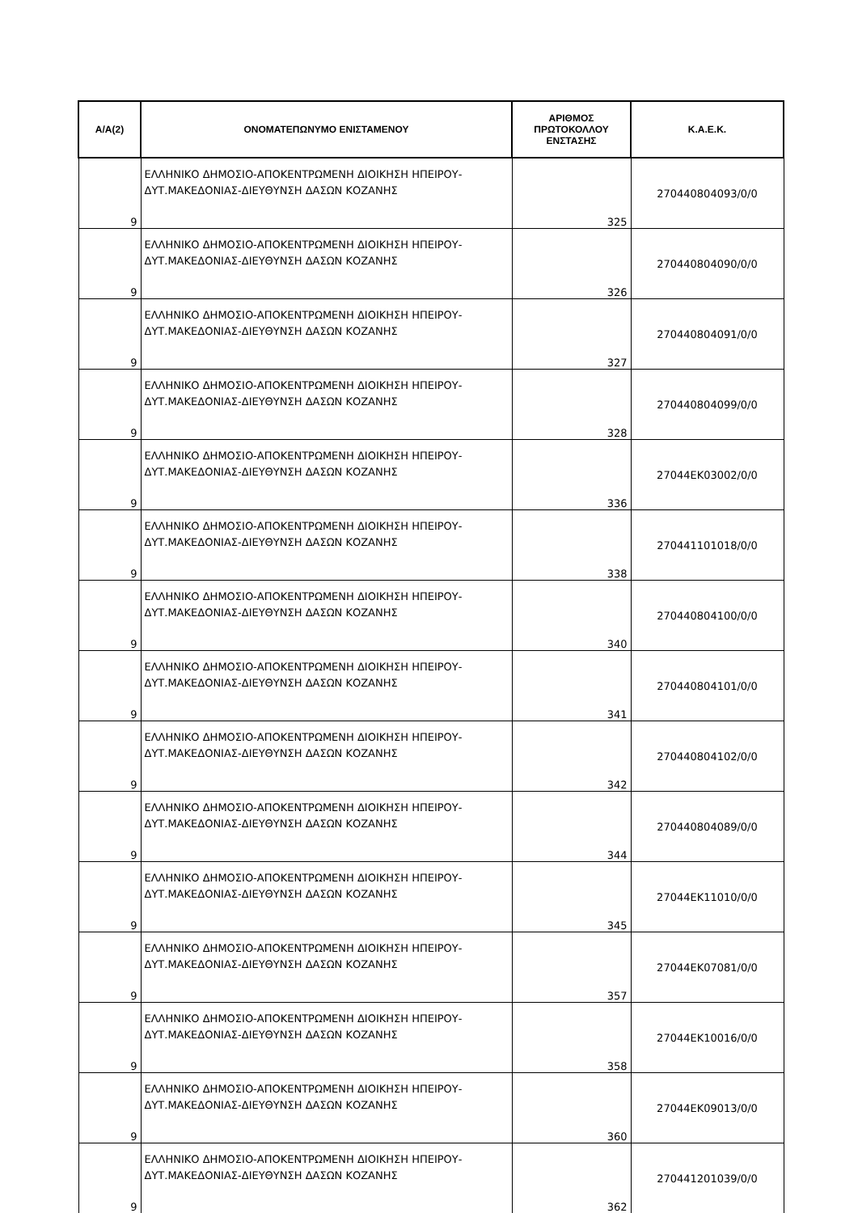| Α/Α(2) | ΟΝΟΜΑΤΕΠΩΝΥΜΟ ΕΝΙΣΤΑΜΕΝΟΥ | ΑΡΙΘΜΟΣ ΠΡΩΤΟΚΟΛΛΟΥ ΕΝΣΤΑΣΗΣ | Κ.Α.Ε.Κ. |
| --- | --- | --- | --- |
| 9 | ΕΛΛΗΝΙΚΟ ΔΗΜΟΣΙΟ-ΑΠΟΚΕΝΤΡΩΜΕΝΗ ΔΙΟΙΚΗΣΗ ΗΠΕΙΡΟΥ-ΔΥΤ.ΜΑΚΕΔΟΝΙΑΣ-ΔΙΕΥΘΥΝΣΗ ΔΑΣΩΝ ΚΟΖΑΝΗΣ | 325 | 270440804093/0/0 |
| 9 | ΕΛΛΗΝΙΚΟ ΔΗΜΟΣΙΟ-ΑΠΟΚΕΝΤΡΩΜΕΝΗ ΔΙΟΙΚΗΣΗ ΗΠΕΙΡΟΥ-ΔΥΤ.ΜΑΚΕΔΟΝΙΑΣ-ΔΙΕΥΘΥΝΣΗ ΔΑΣΩΝ ΚΟΖΑΝΗΣ | 326 | 270440804090/0/0 |
| 9 | ΕΛΛΗΝΙΚΟ ΔΗΜΟΣΙΟ-ΑΠΟΚΕΝΤΡΩΜΕΝΗ ΔΙΟΙΚΗΣΗ ΗΠΕΙΡΟΥ-ΔΥΤ.ΜΑΚΕΔΟΝΙΑΣ-ΔΙΕΥΘΥΝΣΗ ΔΑΣΩΝ ΚΟΖΑΝΗΣ | 327 | 270440804091/0/0 |
| 9 | ΕΛΛΗΝΙΚΟ ΔΗΜΟΣΙΟ-ΑΠΟΚΕΝΤΡΩΜΕΝΗ ΔΙΟΙΚΗΣΗ ΗΠΕΙΡΟΥ-ΔΥΤ.ΜΑΚΕΔΟΝΙΑΣ-ΔΙΕΥΘΥΝΣΗ ΔΑΣΩΝ ΚΟΖΑΝΗΣ | 328 | 270440804099/0/0 |
| 9 | ΕΛΛΗΝΙΚΟ ΔΗΜΟΣΙΟ-ΑΠΟΚΕΝΤΡΩΜΕΝΗ ΔΙΟΙΚΗΣΗ ΗΠΕΙΡΟΥ-ΔΥΤ.ΜΑΚΕΔΟΝΙΑΣ-ΔΙΕΥΘΥΝΣΗ ΔΑΣΩΝ ΚΟΖΑΝΗΣ | 336 | 27044ΕΚ03002/0/0 |
| 9 | ΕΛΛΗΝΙΚΟ ΔΗΜΟΣΙΟ-ΑΠΟΚΕΝΤΡΩΜΕΝΗ ΔΙΟΙΚΗΣΗ ΗΠΕΙΡΟΥ-ΔΥΤ.ΜΑΚΕΔΟΝΙΑΣ-ΔΙΕΥΘΥΝΣΗ ΔΑΣΩΝ ΚΟΖΑΝΗΣ | 338 | 270441101018/0/0 |
| 9 | ΕΛΛΗΝΙΚΟ ΔΗΜΟΣΙΟ-ΑΠΟΚΕΝΤΡΩΜΕΝΗ ΔΙΟΙΚΗΣΗ ΗΠΕΙΡΟΥ-ΔΥΤ.ΜΑΚΕΔΟΝΙΑΣ-ΔΙΕΥΘΥΝΣΗ ΔΑΣΩΝ ΚΟΖΑΝΗΣ | 340 | 270440804100/0/0 |
| 9 | ΕΛΛΗΝΙΚΟ ΔΗΜΟΣΙΟ-ΑΠΟΚΕΝΤΡΩΜΕΝΗ ΔΙΟΙΚΗΣΗ ΗΠΕΙΡΟΥ-ΔΥΤ.ΜΑΚΕΔΟΝΙΑΣ-ΔΙΕΥΘΥΝΣΗ ΔΑΣΩΝ ΚΟΖΑΝΗΣ | 341 | 270440804101/0/0 |
| 9 | ΕΛΛΗΝΙΚΟ ΔΗΜΟΣΙΟ-ΑΠΟΚΕΝΤΡΩΜΕΝΗ ΔΙΟΙΚΗΣΗ ΗΠΕΙΡΟΥ-ΔΥΤ.ΜΑΚΕΔΟΝΙΑΣ-ΔΙΕΥΘΥΝΣΗ ΔΑΣΩΝ ΚΟΖΑΝΗΣ | 342 | 270440804102/0/0 |
| 9 | ΕΛΛΗΝΙΚΟ ΔΗΜΟΣΙΟ-ΑΠΟΚΕΝΤΡΩΜΕΝΗ ΔΙΟΙΚΗΣΗ ΗΠΕΙΡΟΥ-ΔΥΤ.ΜΑΚΕΔΟΝΙΑΣ-ΔΙΕΥΘΥΝΣΗ ΔΑΣΩΝ ΚΟΖΑΝΗΣ | 344 | 270440804089/0/0 |
| 9 | ΕΛΛΗΝΙΚΟ ΔΗΜΟΣΙΟ-ΑΠΟΚΕΝΤΡΩΜΕΝΗ ΔΙΟΙΚΗΣΗ ΗΠΕΙΡΟΥ-ΔΥΤ.ΜΑΚΕΔΟΝΙΑΣ-ΔΙΕΥΘΥΝΣΗ ΔΑΣΩΝ ΚΟΖΑΝΗΣ | 345 | 27044ΕΚ11010/0/0 |
| 9 | ΕΛΛΗΝΙΚΟ ΔΗΜΟΣΙΟ-ΑΠΟΚΕΝΤΡΩΜΕΝΗ ΔΙΟΙΚΗΣΗ ΗΠΕΙΡΟΥ-ΔΥΤ.ΜΑΚΕΔΟΝΙΑΣ-ΔΙΕΥΘΥΝΣΗ ΔΑΣΩΝ ΚΟΖΑΝΗΣ | 357 | 27044ΕΚ07081/0/0 |
| 9 | ΕΛΛΗΝΙΚΟ ΔΗΜΟΣΙΟ-ΑΠΟΚΕΝΤΡΩΜΕΝΗ ΔΙΟΙΚΗΣΗ ΗΠΕΙΡΟΥ-ΔΥΤ.ΜΑΚΕΔΟΝΙΑΣ-ΔΙΕΥΘΥΝΣΗ ΔΑΣΩΝ ΚΟΖΑΝΗΣ | 358 | 27044ΕΚ10016/0/0 |
| 9 | ΕΛΛΗΝΙΚΟ ΔΗΜΟΣΙΟ-ΑΠΟΚΕΝΤΡΩΜΕΝΗ ΔΙΟΙΚΗΣΗ ΗΠΕΙΡΟΥ-ΔΥΤ.ΜΑΚΕΔΟΝΙΑΣ-ΔΙΕΥΘΥΝΣΗ ΔΑΣΩΝ ΚΟΖΑΝΗΣ | 360 | 27044ΕΚ09013/0/0 |
| 9 | ΕΛΛΗΝΙΚΟ ΔΗΜΟΣΙΟ-ΑΠΟΚΕΝΤΡΩΜΕΝΗ ΔΙΟΙΚΗΣΗ ΗΠΕΙΡΟΥ-ΔΥΤ.ΜΑΚΕΔΟΝΙΑΣ-ΔΙΕΥΘΥΝΣΗ ΔΑΣΩΝ ΚΟΖΑΝΗΣ | 362 | 270441201039/0/0 |